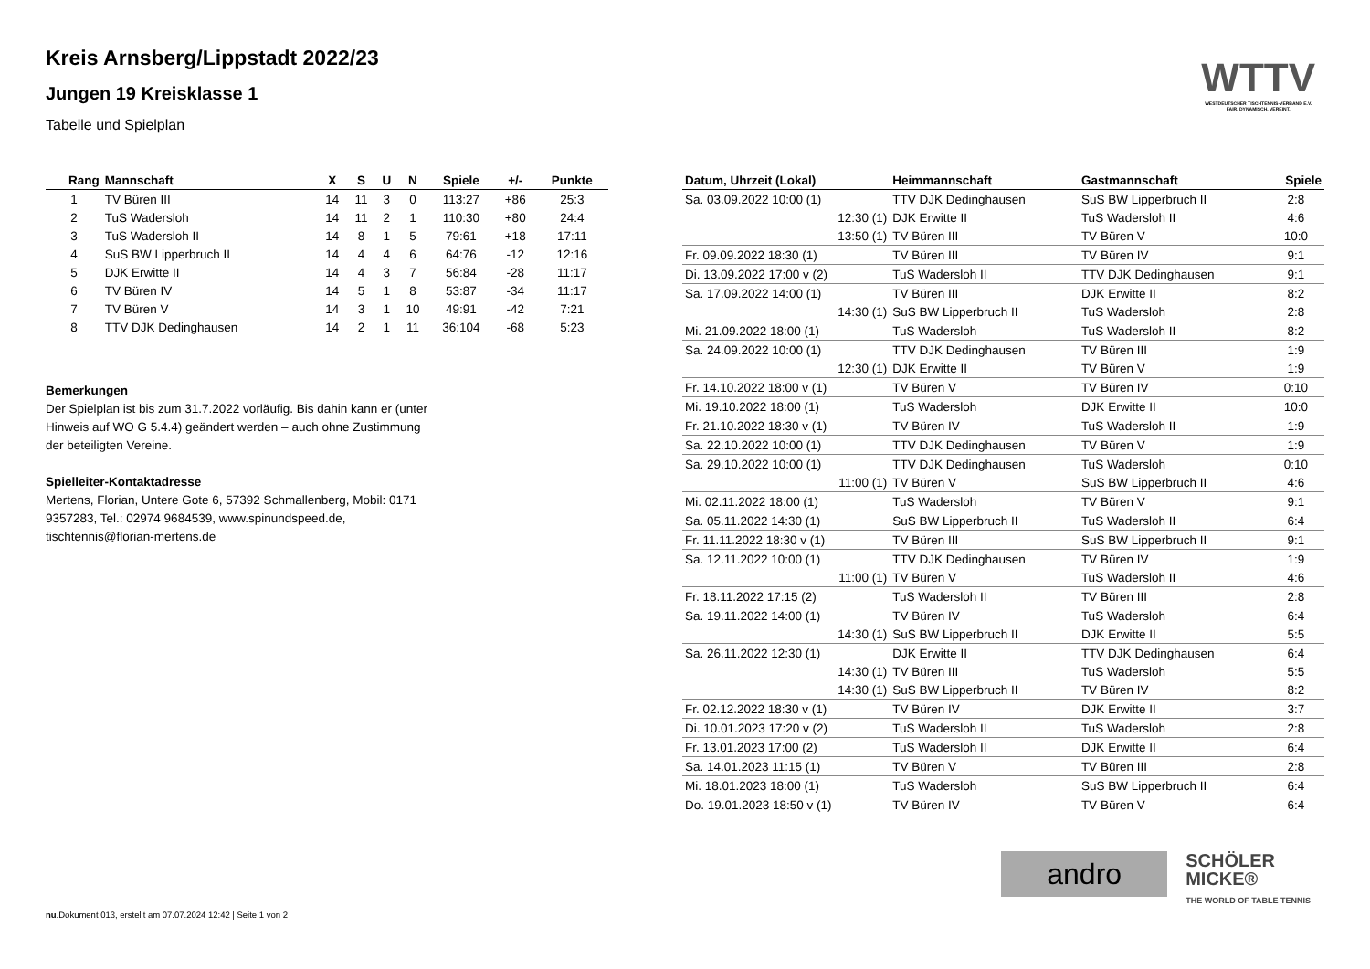WTTV
WESTDEUTSCHER TISCHTENNIS-VERBAND E.V.
FAIR. DYNAMISCH. VEREINT.
Kreis Arnsberg/Lippstadt 2022/23
Jungen 19 Kreisklasse 1
Tabelle und Spielplan
| Rang | Mannschaft | X | S | U | N | Spiele | +/- | Punkte |
| --- | --- | --- | --- | --- | --- | --- | --- | --- |
| 1 | TV Büren III | 14 | 11 | 3 | 0 | 113:27 | +86 | 25:3 |
| 2 | TuS Wadersloh | 14 | 11 | 2 | 1 | 110:30 | +80 | 24:4 |
| 3 | TuS Wadersloh II | 14 | 8 | 1 | 5 | 79:61 | +18 | 17:11 |
| 4 | SuS BW Lipperbruch II | 14 | 4 | 4 | 6 | 64:76 | -12 | 12:16 |
| 5 | DJK Erwitte II | 14 | 4 | 3 | 7 | 56:84 | -28 | 11:17 |
| 6 | TV Büren IV | 14 | 5 | 1 | 8 | 53:87 | -34 | 11:17 |
| 7 | TV Büren V | 14 | 3 | 1 | 10 | 49:91 | -42 | 7:21 |
| 8 | TTV DJK Dedinghausen | 14 | 2 | 1 | 11 | 36:104 | -68 | 5:23 |
Bemerkungen
Der Spielplan ist bis zum 31.7.2022 vorläufig. Bis dahin kann er (unter Hinweis auf WO G 5.4.4) geändert werden – auch ohne Zustimmung der beteiligten Vereine.
Spielleiter-Kontaktadresse
Mertens, Florian, Untere Gote 6, 57392 Schmallenberg, Mobil: 0171 9357283, Tel.: 02974 9684539, www.spinundspeed.de, tischtennis@florian-mertens.de
| Datum, Uhrzeit (Lokal) | Heimmannschaft | Gastmannschaft | Spiele |
| --- | --- | --- | --- |
| Sa. 03.09.2022 10:00 (1) | TTV DJK Dedinghausen | SuS BW Lipperbruch II | 2:8 |
| 12:30 (1) | DJK Erwitte II | TuS Wadersloh II | 4:6 |
| 13:50 (1) | TV Büren III | TV Büren V | 10:0 |
| Fr. 09.09.2022 18:30 (1) | TV Büren III | TV Büren IV | 9:1 |
| Di. 13.09.2022 17:00 v (2) | TuS Wadersloh II | TTV DJK Dedinghausen | 9:1 |
| Sa. 17.09.2022 14:00 (1) | TV Büren III | DJK Erwitte II | 8:2 |
| 14:30 (1) | SuS BW Lipperbruch II | TuS Wadersloh | 2:8 |
| Mi. 21.09.2022 18:00 (1) | TuS Wadersloh | TuS Wadersloh II | 8:2 |
| Sa. 24.09.2022 10:00 (1) | TTV DJK Dedinghausen | TV Büren III | 1:9 |
| 12:30 (1) | DJK Erwitte II | TV Büren V | 1:9 |
| Fr. 14.10.2022 18:00 v (1) | TV Büren V | TV Büren IV | 0:10 |
| Mi. 19.10.2022 18:00 (1) | TuS Wadersloh | DJK Erwitte II | 10:0 |
| Fr. 21.10.2022 18:30 v (1) | TV Büren IV | TuS Wadersloh II | 1:9 |
| Sa. 22.10.2022 10:00 (1) | TTV DJK Dedinghausen | TV Büren V | 1:9 |
| Sa. 29.10.2022 10:00 (1) | TTV DJK Dedinghausen | TuS Wadersloh | 0:10 |
| 11:00 (1) | TV Büren V | SuS BW Lipperbruch II | 4:6 |
| Mi. 02.11.2022 18:00 (1) | TuS Wadersloh | TV Büren V | 9:1 |
| Sa. 05.11.2022 14:30 (1) | SuS BW Lipperbruch II | TuS Wadersloh II | 6:4 |
| Fr. 11.11.2022 18:30 v (1) | TV Büren III | SuS BW Lipperbruch II | 9:1 |
| Sa. 12.11.2022 10:00 (1) | TTV DJK Dedinghausen | TV Büren IV | 1:9 |
| 11:00 (1) | TV Büren V | TuS Wadersloh II | 4:6 |
| Fr. 18.11.2022 17:15 (2) | TuS Wadersloh II | TV Büren III | 2:8 |
| Sa. 19.11.2022 14:00 (1) | TV Büren IV | TuS Wadersloh | 6:4 |
| 14:30 (1) | SuS BW Lipperbruch II | DJK Erwitte II | 5:5 |
| Sa. 26.11.2022 12:30 (1) | DJK Erwitte II | TTV DJK Dedinghausen | 6:4 |
| 14:30 (1) | TV Büren III | TuS Wadersloh | 5:5 |
| 14:30 (1) | SuS BW Lipperbruch II | TV Büren IV | 8:2 |
| Fr. 02.12.2022 18:30 v (1) | TV Büren IV | DJK Erwitte II | 3:7 |
| Di. 10.01.2023 17:20 v (2) | TuS Wadersloh II | TuS Wadersloh | 2:8 |
| Fr. 13.01.2023 17:00 (2) | TuS Wadersloh II | DJK Erwitte II | 6:4 |
| Sa. 14.01.2023 11:15 (1) | TV Büren V | TV Büren III | 2:8 |
| Mi. 18.01.2023 18:00 (1) | TuS Wadersloh | SuS BW Lipperbruch II | 6:4 |
| Do. 19.01.2023 18:50 v (1) | TV Büren IV | TV Büren V | 6:4 |
andro
SCHÖLER
MICKE®
THE WORLD OF TABLE TENNIS
nu.Dokument 013, erstellt am 07.07.2024 12:42 | Seite 1 von 2